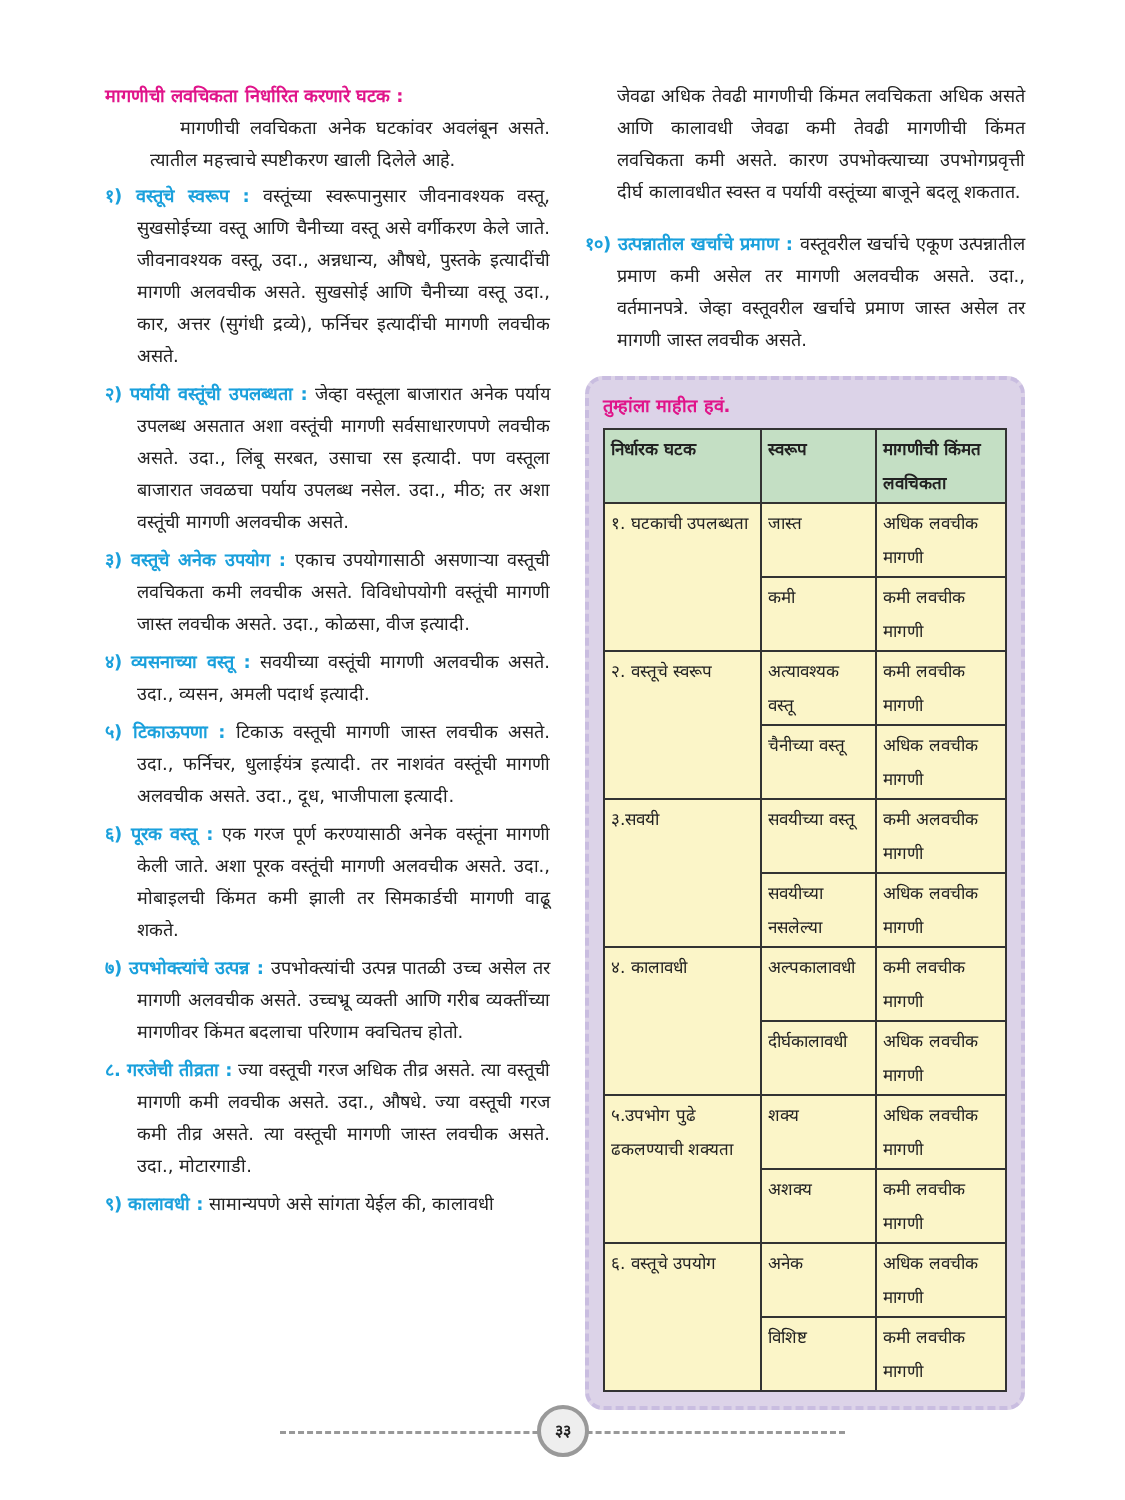मागणीची लवचिकता निर्धारित करणारे घटक :
मागणीची लवचिकता अनेक घटकांवर अवलंबून असते. त्यातील महत्त्वाचे स्पष्टीकरण खाली दिलेले आहे.
१) वस्तूचे स्वरूप : वस्तूंच्या स्वरूपानुसार जीवनावश्यक वस्तू, सुखसोईच्या वस्तू आणि चैनीच्या वस्तू असे वर्गीकरण केले जाते. जीवनावश्यक वस्तू, उदा., अन्नधान्य, औषधे, पुस्तके इत्यादींची मागणी अलवचीक असते. सुखसोई आणि चैनीच्या वस्तू उदा., कार, अत्तर (सुगंधी द्रव्ये), फर्निचर इत्यादींची मागणी लवचीक असते.
२) पर्यायी वस्तूंची उपलब्धता : जेव्हा वस्तूला बाजारात अनेक पर्याय उपलब्ध असतात अशा वस्तूंची मागणी सर्वसाधारणपणे लवचीक असते. उदा., लिंबू सरबत, उसाचा रस इत्यादी. पण वस्तूला बाजारात जवळचा पर्याय उपलब्ध नसेल. उदा., मीठ; तर अशा वस्तूंची मागणी अलवचीक असते.
३) वस्तूचे अनेक उपयोग : एकाच उपयोगासाठी असणाऱ्या वस्तूची लवचिकता कमी लवचीक असते. विविधोपयोगी वस्तूंची मागणी जास्त लवचीक असते. उदा., कोळसा, वीज इत्यादी.
४) व्यसनाच्या वस्तू : सवयीच्या वस्तूंची मागणी अलवचीक असते. उदा., व्यसन, अमली पदार्थ इत्यादी.
५) टिकाऊपणा : टिकाऊ वस्तूची मागणी जास्त लवचीक असते. उदा., फर्निचर, धुलाईयंत्र इत्यादी. तर नाशवंत वस्तूंची मागणी अलवचीक असते. उदा., दूध, भाजीपाला इत्यादी.
६) पूरक वस्तू : एक गरज पूर्ण करण्यासाठी अनेक वस्तूंना मागणी केली जाते. अशा पूरक वस्तूंची मागणी अलवचीक असते. उदा., मोबाइलची किंमत कमी झाली तर सिमकार्डची मागणी वाढू शकते.
७) उपभोक्त्यांचे उत्पन्न : उपभोक्त्यांची उत्पन्न पातळी उच्च असेल तर मागणी अलवचीक असते. उच्चभ्रू व्यक्ती आणि गरीब व्यक्तींच्या मागणीवर किंमत बदलाचा परिणाम क्वचितच होतो.
८. गरजेची तीव्रता : ज्या वस्तूची गरज अधिक तीव्र असते. त्या वस्तूची मागणी कमी लवचीक असते. उदा., औषधे. ज्या वस्तूची गरज कमी तीव्र असते. त्या वस्तूची मागणी जास्त लवचीक असते. उदा., मोटारगाडी.
९) कालावधी : सामान्यपणे असे सांगता येईल की, कालावधी
जेवढा अधिक तेवढी मागणीची किंमत लवचिकता अधिक असते आणि कालावधी जेवढा कमी तेवढी मागणीची किंमत लवचिकता कमी असते. कारण उपभोक्त्याच्या उपभोगप्रवृत्ती दीर्घ कालावधीत स्वस्त व पर्यायी वस्तूंच्या बाजूने बदलू शकतात.
१०) उत्पन्नातील खर्चाचे प्रमाण : वस्तूवरील खर्चाचे एकूण उत्पन्नातील प्रमाण कमी असेल तर मागणी अलवचीक असते. उदा., वर्तमानपत्रे. जेव्हा वस्तूवरील खर्चाचे प्रमाण जास्त असेल तर मागणी जास्त लवचीक असते.
तुम्हांला माहीत हवं.
| निर्धारक घटक | स्वरूप | मागणीची किंमत लवचिकता |
| --- | --- | --- |
| १. घटकाची उपलब्धता | जास्त | अधिक लवचीक मागणी |
| | कमी | कमी लवचीक मागणी |
| २. वस्तूचे स्वरूप | अत्यावश्यक वस्तू | कमी लवचीक मागणी |
| | चैनीच्या वस्तू | अधिक लवचीक मागणी |
| ३.सवयी | सवयीच्या वस्तू | कमी अलवचीक मागणी |
| | सवयीच्या नसलेल्या | अधिक लवचीक मागणी |
| ४. कालावधी | अल्पकालावधी | कमी लवचीक मागणी |
| | दीर्घकालावधी | अधिक लवचीक मागणी |
| ५.उपभोग पुढे ढकलण्याची शक्यता | शक्य | अधिक लवचीक मागणी |
| | अशक्य | कमी लवचीक मागणी |
| ६. वस्तूचे उपयोग | अनेक | अधिक लवचीक मागणी |
| | विशिष्ट | कमी लवचीक मागणी |
३३